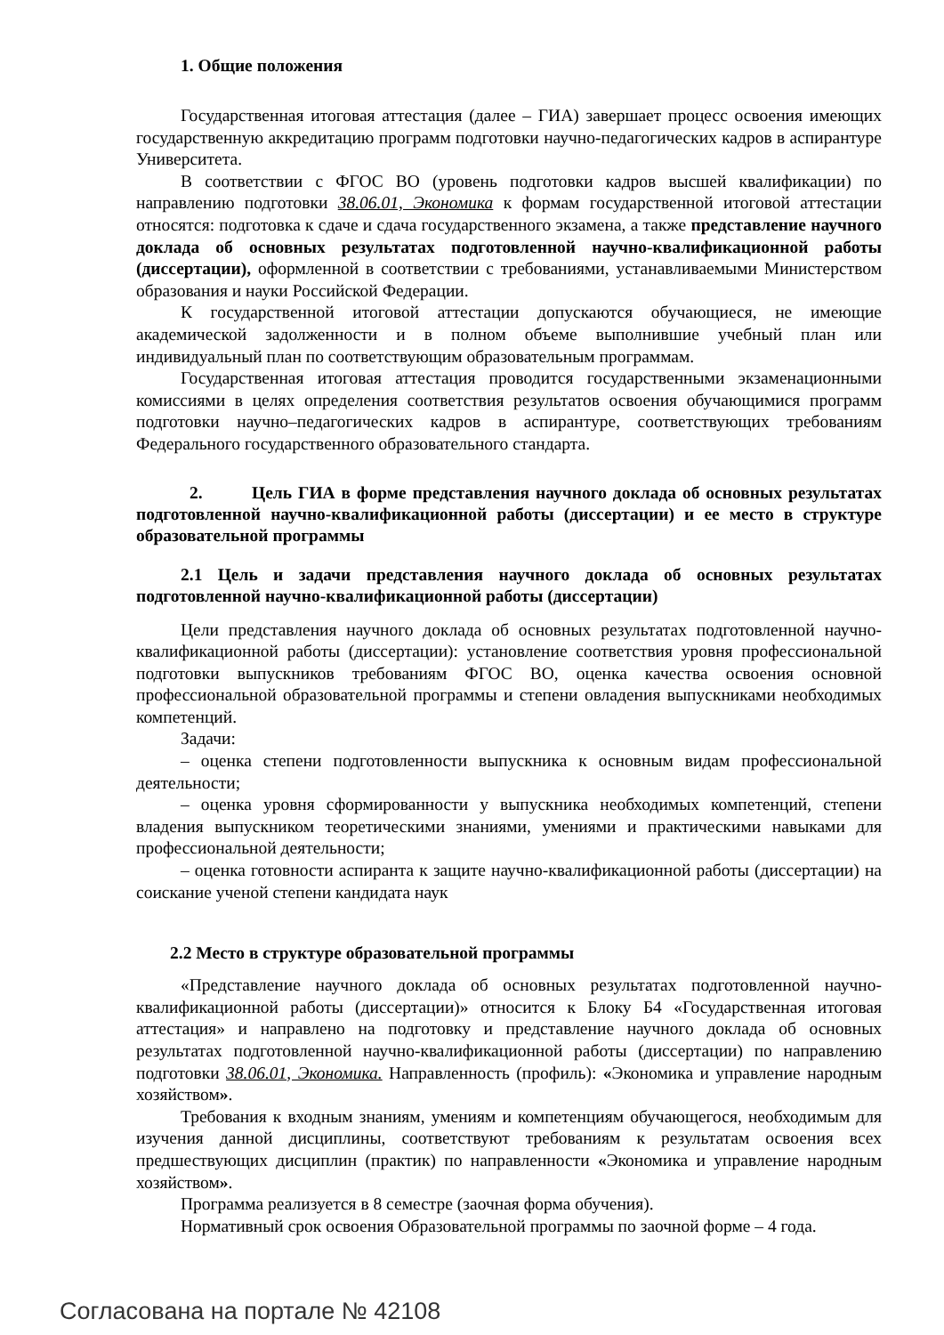1. Общие положения
Государственная итоговая аттестация (далее – ГИА) завершает процесс освоения имеющих государственную аккредитацию программ подготовки научно-педагогических кадров в аспирантуре Университета.
В соответствии с ФГОС ВО (уровень подготовки кадров высшей квалификации) по направлению подготовки 38.06.01, Экономика к формам государственной итоговой аттестации относятся: подготовка к сдаче и сдача государственного экзамена, а также представление научного доклада об основных результатах подготовленной научно-квалификационной работы (диссертации), оформленной в соответствии с требованиями, устанавливаемыми Министерством образования и науки Российской Федерации.
К государственной итоговой аттестации допускаются обучающиеся, не имеющие академической задолженности и в полном объеме выполнившие учебный план или индивидуальный план по соответствующим образовательным программам.
Государственная итоговая аттестация проводится государственными экзаменационными комиссиями в целях определения соответствия результатов освоения обучающимися программ подготовки научно–педагогических кадров в аспирантуре, соответствующих требованиям Федерального государственного образовательного стандарта.
2. Цель ГИА в форме представления научного доклада об основных результатах подготовленной научно-квалификационной работы (диссертации) и ее место в структуре образовательной программы
2.1 Цель и задачи представления научного доклада об основных результатах подготовленной научно-квалификационной работы (диссертации)
Цели представления научного доклада об основных результатах подготовленной научно-квалификационной работы (диссертации): установление соответствия уровня профессиональной подготовки выпускников требованиям ФГОС ВО, оценка качества освоения основной профессиональной образовательной программы и степени овладения выпускниками необходимых компетенций.
Задачи:
– оценка степени подготовленности выпускника к основным видам профессиональной деятельности;
– оценка уровня сформированности у выпускника необходимых компетенций, степени владения выпускником теоретическими знаниями, умениями и практическими навыками для профессиональной деятельности;
– оценка готовности аспиранта к защите научно-квалификационной работы (диссертации) на соискание ученой степени кандидата наук
2.2 Место в структуре образовательной программы
«Представление научного доклада об основных результатах подготовленной научно-квалификационной работы (диссертации)» относится к Блоку Б4 «Государственная итоговая аттестация» и направлено на подготовку и представление научного доклада об основных результатах подготовленной научно-квалификационной работы (диссертации) по направлению подготовки 38.06.01, Экономика. Направленность (профиль): «Экономика и управление народным хозяйством».
Требования к входным знаниям, умениям и компетенциям обучающегося, необходимым для изучения данной дисциплины, соответствуют требованиям к результатам освоения всех предшествующих дисциплин (практик) по направленности «Экономика и управление народным хозяйством».
Программа реализуется в 8 семестре (заочная форма обучения).
Нормативный срок освоения Образовательной программы по заочной форме – 4 года.
Согласована на портале № 42108